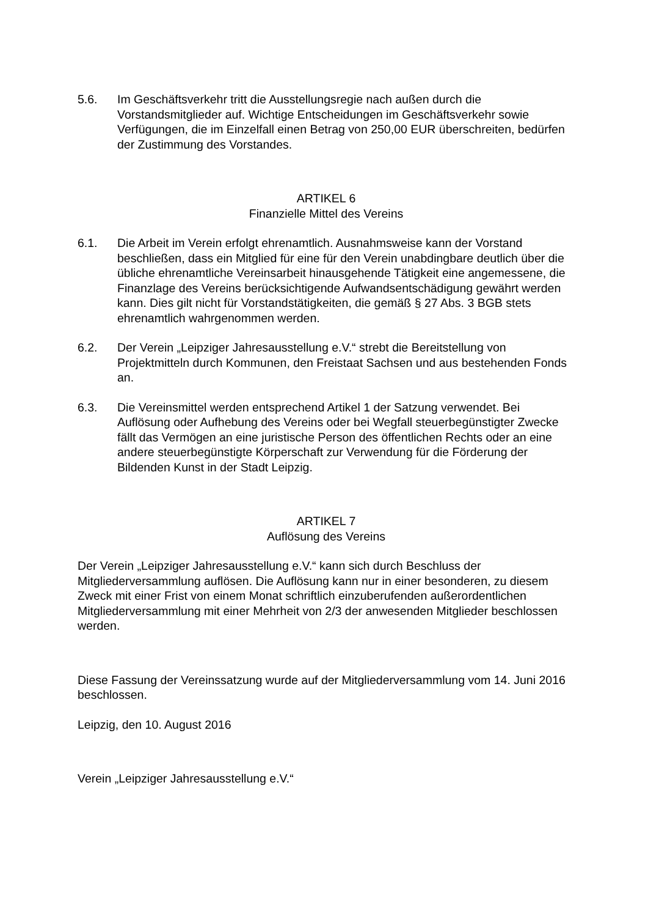5.6. Im Geschäftsverkehr tritt die Ausstellungsregie nach außen durch die Vorstandsmitglieder auf. Wichtige Entscheidungen im Geschäftsverkehr sowie Verfügungen, die im Einzelfall einen Betrag von 250,00 EUR überschreiten, bedürfen der Zustimmung des Vorstandes.
ARTIKEL 6
Finanzielle Mittel des Vereins
6.1. Die Arbeit im Verein erfolgt ehrenamtlich. Ausnahmsweise kann der Vorstand beschließen, dass ein Mitglied für eine für den Verein unabdingbare deutlich über die übliche ehrenamtliche Vereinsarbeit hinausgehende Tätigkeit eine angemessene, die Finanzlage des Vereins berücksichtigende Aufwandsentschädigung gewährt werden kann. Dies gilt nicht für Vorstandstätigkeiten, die gemäß § 27 Abs. 3 BGB stets ehrenamtlich wahrgenommen werden.
6.2. Der Verein „Leipziger Jahresausstellung e.V.“ strebt die Bereitstellung von Projektmitteln durch Kommunen, den Freistaat Sachsen und aus bestehenden Fonds an.
6.3. Die Vereinsmittel werden entsprechend Artikel 1 der Satzung verwendet. Bei Auflösung oder Aufhebung des Vereins oder bei Wegfall steuerbegünstigter Zwecke fällt das Vermögen an eine juristische Person des öffentlichen Rechts oder an eine andere steuerbegünstigte Körperschaft zur Verwendung für die Förderung der Bildenden Kunst in der Stadt Leipzig.
ARTIKEL 7
Auflösung des Vereins
Der Verein „Leipziger Jahresausstellung e.V.“ kann sich durch Beschluss der Mitgliederversammlung auflösen. Die Auflösung kann nur in einer besonderen, zu diesem Zweck mit einer Frist von einem Monat schriftlich einzuberufenden außerordentlichen Mitgliederversammlung mit einer Mehrheit von 2/3 der anwesenden Mitglieder beschlossen werden.
Diese Fassung der Vereinssatzung wurde auf der Mitgliederversammlung vom 14. Juni 2016 beschlossen.
Leipzig, den 10. August 2016
Verein „Leipziger Jahresausstellung e.V.“